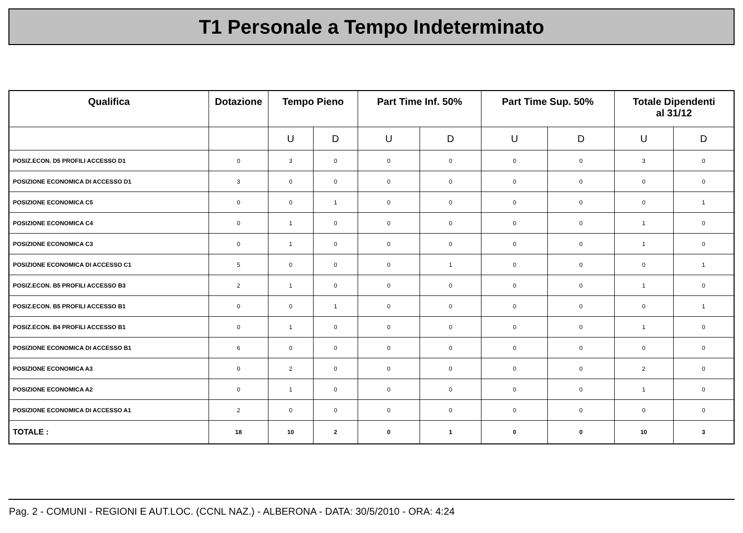T1 Personale a Tempo Indeterminato
| Qualifica | Dotazione | Tempo Pieno | | Part Time Inf. 50% | | Part Time Sup. 50% | | Totale Dipendenti al 31/12 | |
| --- | --- | --- | --- | --- | --- | --- | --- | --- | --- |
| | | U | D | U | D | U | D | U | D |
| POSIZ.ECON. D5 PROFILI ACCESSO D1 | 0 | 3 | 0 | 0 | 0 | 0 | 0 | 3 | 0 |
| POSIZIONE ECONOMICA DI ACCESSO D1 | 3 | 0 | 0 | 0 | 0 | 0 | 0 | 0 | 0 |
| POSIZIONE ECONOMICA C5 | 0 | 0 | 1 | 0 | 0 | 0 | 0 | 0 | 1 |
| POSIZIONE ECONOMICA C4 | 0 | 1 | 0 | 0 | 0 | 0 | 0 | 1 | 0 |
| POSIZIONE ECONOMICA C3 | 0 | 1 | 0 | 0 | 0 | 0 | 0 | 1 | 0 |
| POSIZIONE ECONOMICA DI ACCESSO C1 | 5 | 0 | 0 | 0 | 1 | 0 | 0 | 0 | 1 |
| POSIZ.ECON. B5 PROFILI ACCESSO B3 | 2 | 1 | 0 | 0 | 0 | 0 | 0 | 1 | 0 |
| POSIZ.ECON. B5 PROFILI ACCESSO B1 | 0 | 0 | 1 | 0 | 0 | 0 | 0 | 0 | 1 |
| POSIZ.ECON. B4 PROFILI ACCESSO B1 | 0 | 1 | 0 | 0 | 0 | 0 | 0 | 1 | 0 |
| POSIZIONE ECONOMICA DI ACCESSO B1 | 6 | 0 | 0 | 0 | 0 | 0 | 0 | 0 | 0 |
| POSIZIONE ECONOMICA A3 | 0 | 2 | 0 | 0 | 0 | 0 | 0 | 2 | 0 |
| POSIZIONE ECONOMICA A2 | 0 | 1 | 0 | 0 | 0 | 0 | 0 | 1 | 0 |
| POSIZIONE ECONOMICA DI ACCESSO A1 | 2 | 0 | 0 | 0 | 0 | 0 | 0 | 0 | 0 |
| TOTALE : | 18 | 10 | 2 | 0 | 1 | 0 | 0 | 10 | 3 |
Pag. 2 - COMUNI - REGIONI E AUT.LOC. (CCNL NAZ.) - ALBERONA - DATA: 30/5/2010 - ORA: 4:24